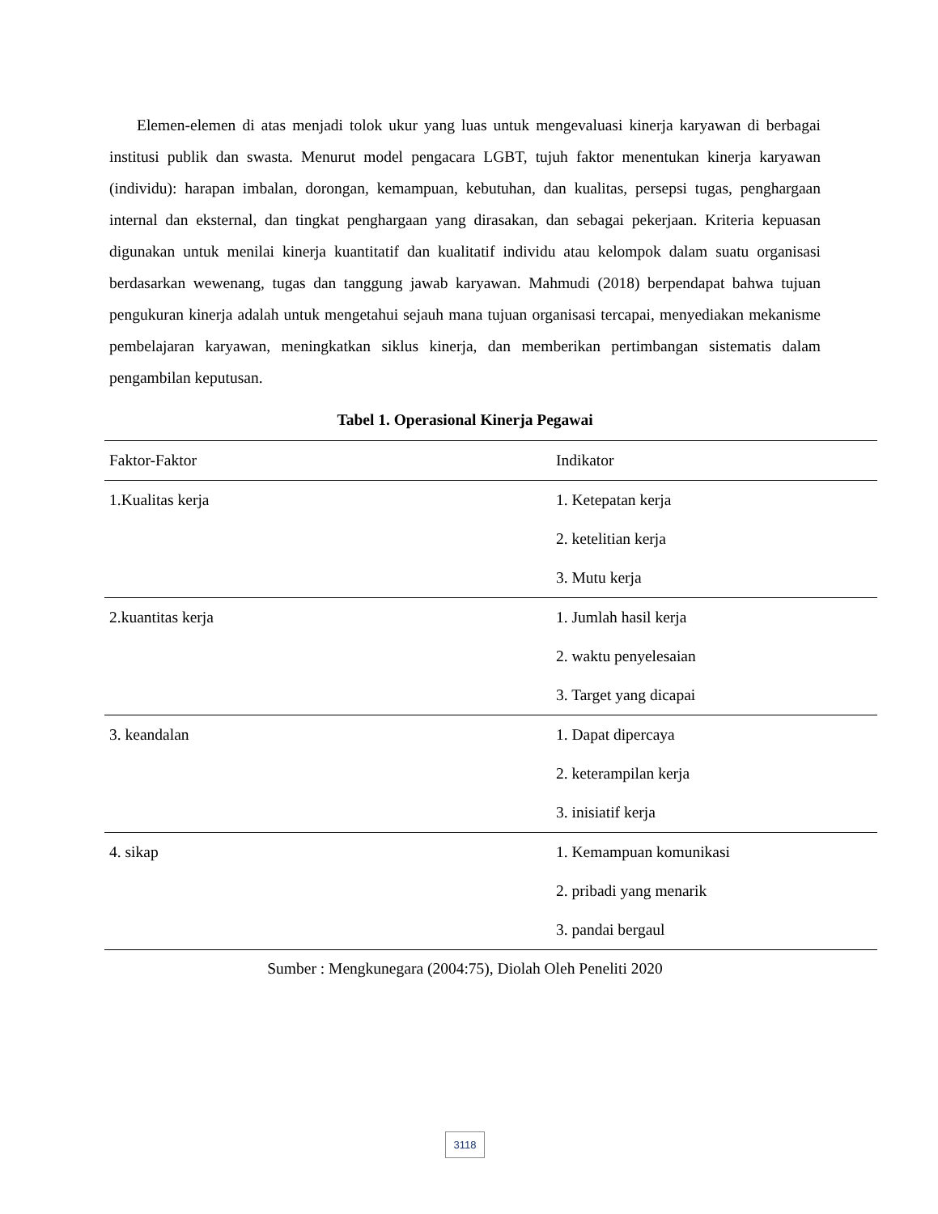Elemen-elemen di atas menjadi tolok ukur yang luas untuk mengevaluasi kinerja karyawan di berbagai institusi publik dan swasta. Menurut model pengacara LGBT, tujuh faktor menentukan kinerja karyawan (individu): harapan imbalan, dorongan, kemampuan, kebutuhan, dan kualitas, persepsi tugas, penghargaan internal dan eksternal, dan tingkat penghargaan yang dirasakan, dan sebagai pekerjaan. Kriteria kepuasan digunakan untuk menilai kinerja kuantitatif dan kualitatif individu atau kelompok dalam suatu organisasi berdasarkan wewenang, tugas dan tanggung jawab karyawan. Mahmudi (2018) berpendapat bahwa tujuan pengukuran kinerja adalah untuk mengetahui sejauh mana tujuan organisasi tercapai, menyediakan mekanisme pembelajaran karyawan, meningkatkan siklus kinerja, dan memberikan pertimbangan sistematis dalam pengambilan keputusan.
Tabel 1. Operasional Kinerja Pegawai
| Faktor-Faktor | Indikator |
| --- | --- |
| 1.Kualitas kerja | 1. Ketepatan kerja |
| | 2. ketelitian kerja |
| | 3. Mutu kerja |
| 2.kuantitas kerja | 1. Jumlah hasil kerja |
| | 2. waktu penyelesaian |
| | 3. Target yang dicapai |
| 3. keandalan | 1. Dapat dipercaya |
| | 2. keterampilan kerja |
| | 3. inisiatif kerja |
| 4. sikap | 1. Kemampuan komunikasi |
| | 2. pribadi yang menarik |
| | 3. pandai bergaul |
Sumber : Mengkunegara (2004:75), Diolah Oleh Peneliti 2020
3118